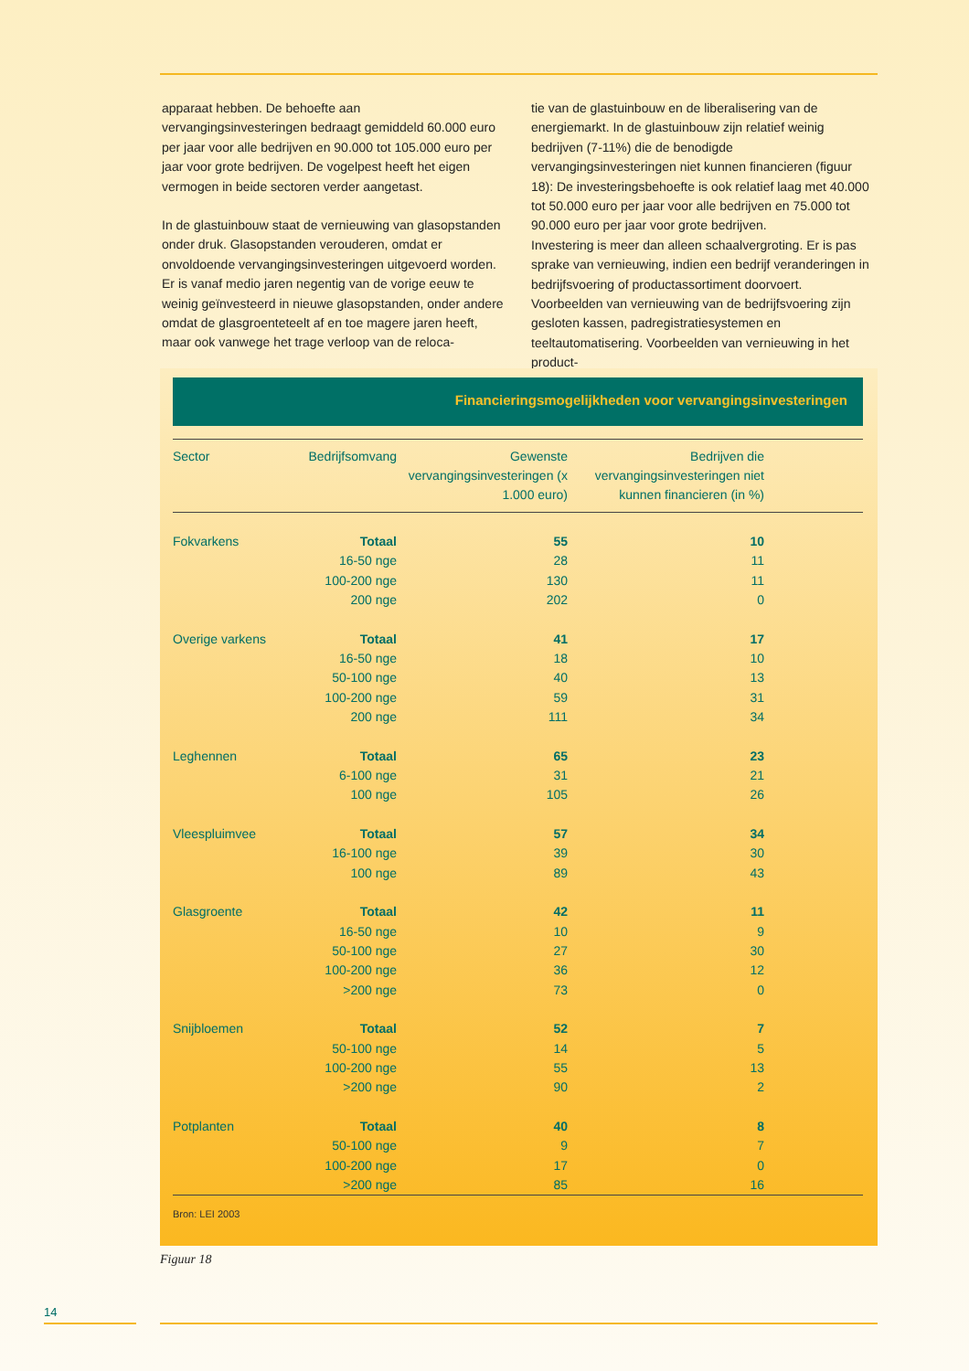apparaat hebben. De behoefte aan vervangingsinvesteringen bedraagt gemiddeld 60.000 euro per jaar voor alle bedrijven en 90.000 tot 105.000 euro per jaar voor grote bedrijven. De vogelpest heeft het eigen vermogen in beide sectoren verder aangetast.
In de glastuinbouw staat de vernieuwing van glasopstanden onder druk. Glasopstanden verouderen, omdat er onvoldoende vervangingsinvesteringen uitgevoerd worden. Er is vanaf medio jaren negentig van de vorige eeuw te weinig geïnvesteerd in nieuwe glasopstanden, onder andere omdat de glasgroenteteelt af en toe magere jaren heeft, maar ook vanwege het trage verloop van de reloca-
tie van de glastuinbouw en de liberalisering van de energiemarkt. In de glastuinbouw zijn relatief weinig bedrijven (7-11%) die de benodigde vervangingsinvesteringen niet kunnen financieren (figuur 18): De investeringsbehoefte is ook relatief laag met 40.000 tot 50.000 euro per jaar voor alle bedrijven en 75.000 tot 90.000 euro per jaar voor grote bedrijven.
Investering is meer dan alleen schaalvergroting. Er is pas sprake van vernieuwing, indien een bedrijf veranderingen in bedrijfsvoering of productassortiment doorvoert. Voorbeelden van vernieuwing van de bedrijfsvoering zijn gesloten kassen, padregistratiesystemen en teeltautomatisering. Voorbeelden van vernieuwing in het product-
Financieringsmogelijkheden voor vervangingsinvesteringen
| Sector | Bedrijfsomvang | Gewenste vervangingsinvesteringen (x 1.000 euro) | Bedrijven die vervangingsinvesteringen niet kunnen financieren (in %) | |
| --- | --- | --- | --- | --- |
| Fokvarkens | Totaal | 55 | 10 | |
| | 16-50 nge | 28 | 11 | |
| | 100-200 nge | 130 | 11 | |
| | 200 nge | 202 | 0 | |
| Overige varkens | Totaal | 41 | 17 | |
| | 16-50 nge | 18 | 10 | |
| | 50-100 nge | 40 | 13 | |
| | 100-200 nge | 59 | 31 | |
| | 200 nge | 111 | 34 | |
| Leghennen | Totaal | 65 | 23 | |
| | 6-100 nge | 31 | 21 | |
| | 100 nge | 105 | 26 | |
| Vleespluimvee | Totaal | 57 | 34 | |
| | 16-100 nge | 39 | 30 | |
| | 100 nge | 89 | 43 | |
| Glasgroente | Totaal | 42 | 11 | |
| | 16-50 nge | 10 | 9 | |
| | 50-100 nge | 27 | 30 | |
| | 100-200 nge | 36 | 12 | |
| | >200 nge | 73 | 0 | |
| Snijbloemen | Totaal | 52 | 7 | |
| | 50-100 nge | 14 | 5 | |
| | 100-200 nge | 55 | 13 | |
| | >200 nge | 90 | 2 | |
| Potplanten | Totaal | 40 | 8 | |
| | 50-100 nge | 9 | 7 | |
| | 100-200 nge | 17 | 0 | |
| | >200 nge | 85 | 16 | |
Bron: LEI 2003
Figuur 18
14